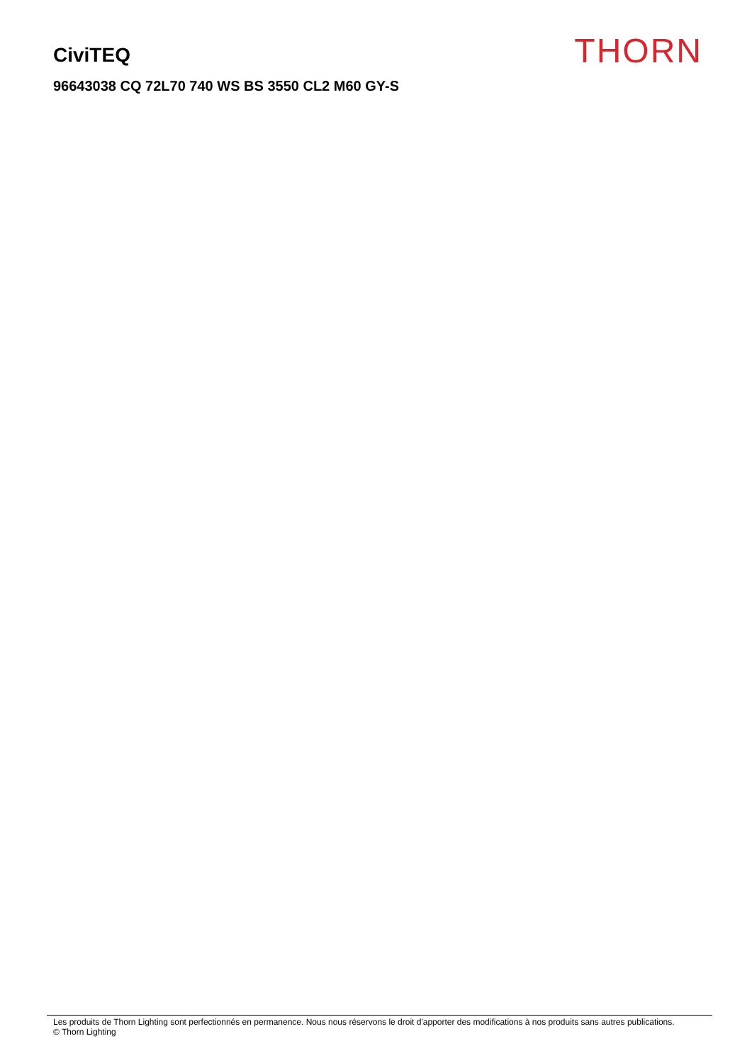CiviTEQ
96643038 CQ 72L70 740 WS BS 3550 CL2 M60 GY-S
THORN
Les produits de Thorn Lighting sont perfectionnés en permanence. Nous nous réservons le droit d'apporter des modifications à nos produits sans autres publications.
© Thorn Lighting